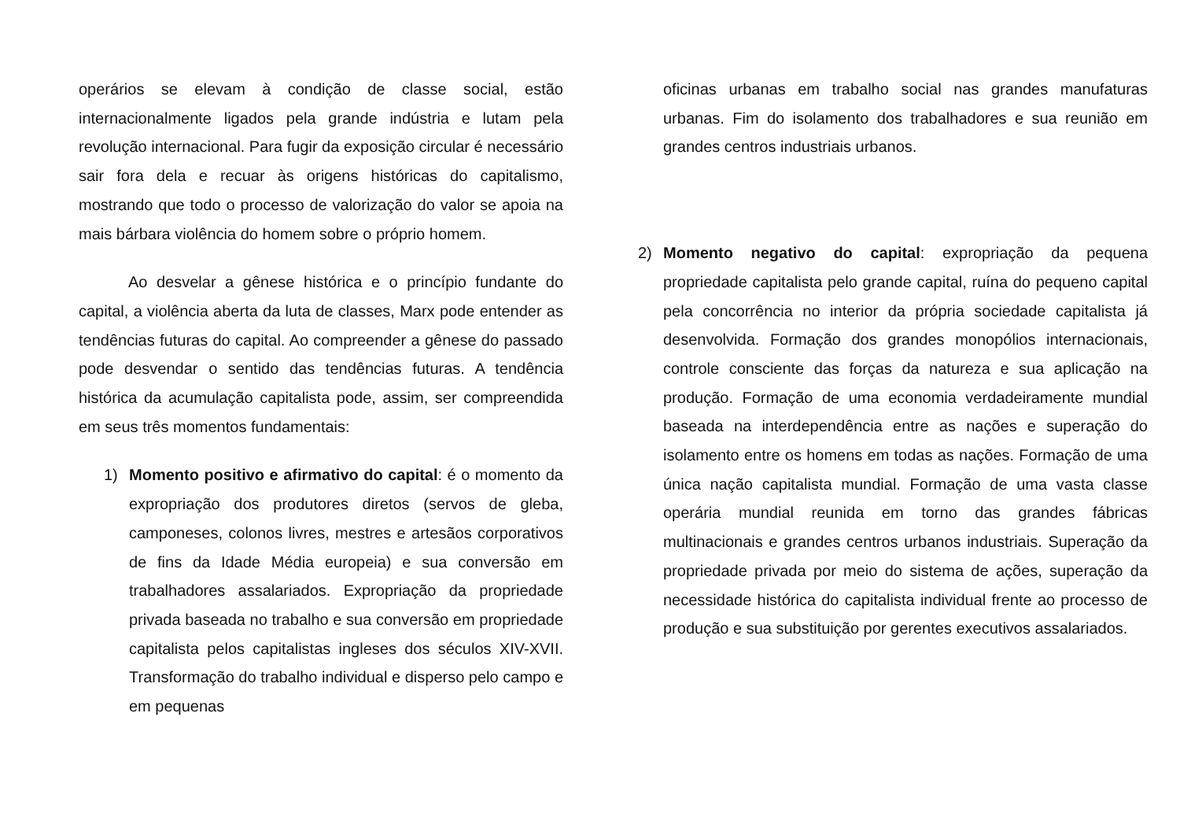operários se elevam à condição de classe social, estão internacionalmente ligados pela grande indústria e lutam pela revolução internacional. Para fugir da exposição circular é necessário sair fora dela e recuar às origens históricas do capitalismo, mostrando que todo o processo de valorização do valor se apoia na mais bárbara violência do homem sobre o próprio homem.
Ao desvelar a gênese histórica e o princípio fundante do capital, a violência aberta da luta de classes, Marx pode entender as tendências futuras do capital. Ao compreender a gênese do passado pode desvendar o sentido das tendências futuras. A tendência histórica da acumulação capitalista pode, assim, ser compreendida em seus três momentos fundamentais:
1) Momento positivo e afirmativo do capital: é o momento da expropriação dos produtores diretos (servos de gleba, camponeses, colonos livres, mestres e artesãos corporativos de fins da Idade Média europeia) e sua conversão em trabalhadores assalariados. Expropriação da propriedade privada baseada no trabalho e sua conversão em propriedade capitalista pelos capitalistas ingleses dos séculos XIV-XVII. Transformação do trabalho individual e disperso pelo campo e em pequenas
oficinas urbanas em trabalho social nas grandes manufaturas urbanas. Fim do isolamento dos trabalhadores e sua reunião em grandes centros industriais urbanos.
2) Momento negativo do capital: expropriação da pequena propriedade capitalista pelo grande capital, ruína do pequeno capital pela concorrência no interior da própria sociedade capitalista já desenvolvida. Formação dos grandes monopólios internacionais, controle consciente das forças da natureza e sua aplicação na produção. Formação de uma economia verdadeiramente mundial baseada na interdependência entre as nações e superação do isolamento entre os homens em todas as nações. Formação de uma única nação capitalista mundial. Formação de uma vasta classe operária mundial reunida em torno das grandes fábricas multinacionais e grandes centros urbanos industriais. Superação da propriedade privada por meio do sistema de ações, superação da necessidade histórica do capitalista individual frente ao processo de produção e sua substituição por gerentes executivos assalariados.